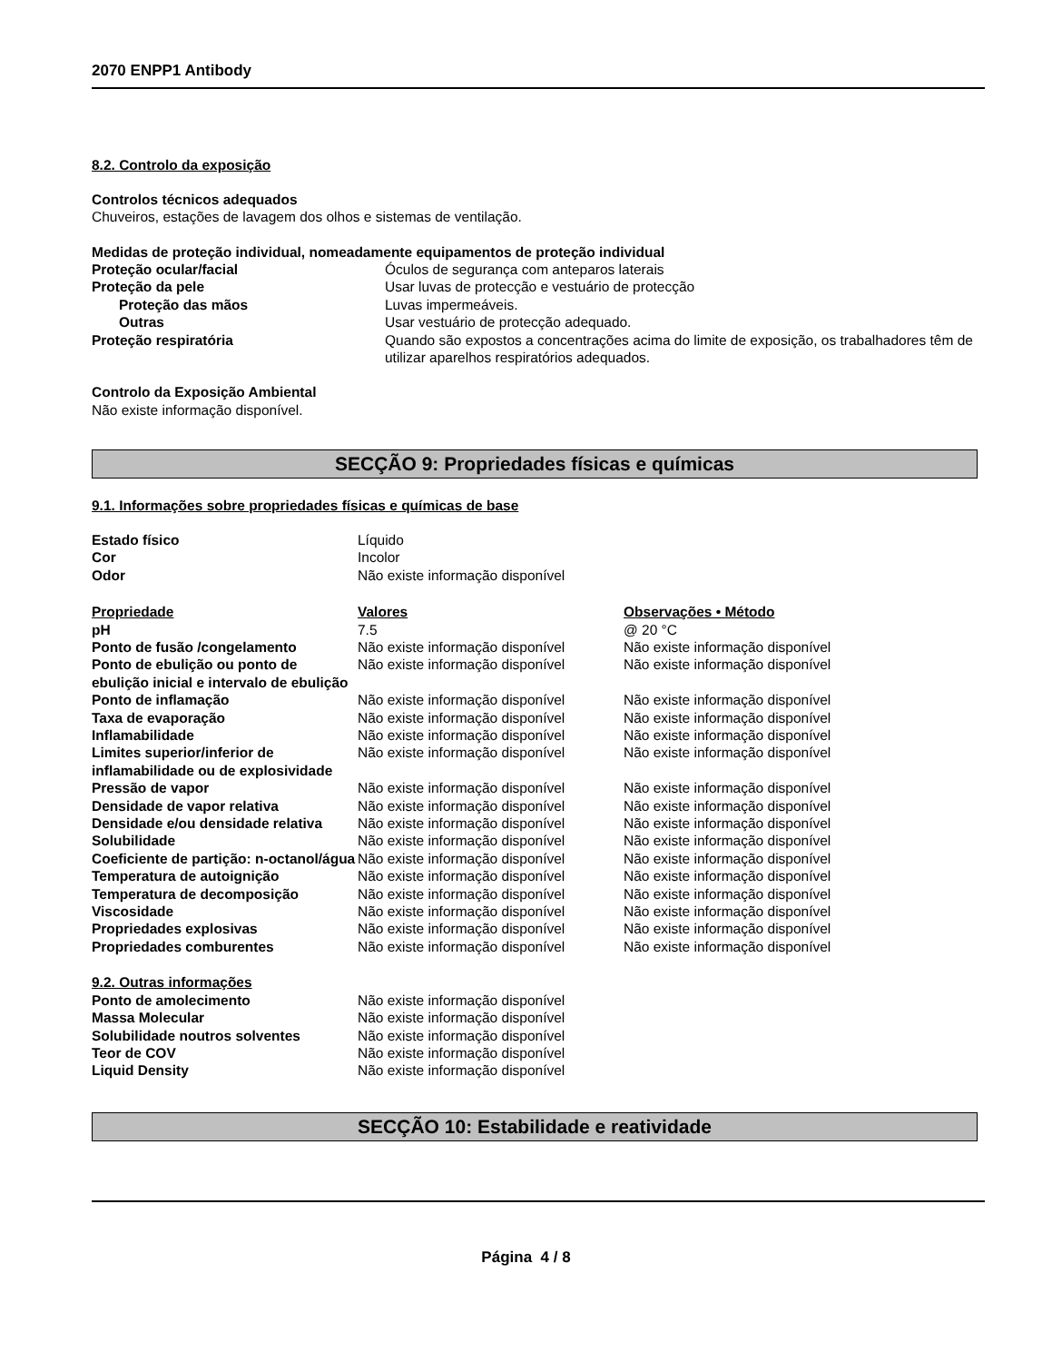2070 ENPP1 Antibody
8.2. Controlo da exposição
Controlos técnicos adequados
Chuveiros, estações de lavagem dos olhos e sistemas de ventilação.
Medidas de proteção individual, nomeadamente equipamentos de proteção individual
| Proteção ocular/facial | Óculos de segurança com anteparos laterais |
| Proteção da pele | Usar luvas de protecção e vestuário de protecção |
| Proteção das mãos | Luvas impermeáveis. |
| Outras | Usar vestuário de protecção adequado. |
| Proteção respiratória | Quando são expostos a concentrações acima do limite de exposição, os trabalhadores têm de utilizar aparelhos respiratórios adequados. |
Controlo da Exposição Ambiental
Não existe informação disponível.
SECÇÃO 9: Propriedades físicas e químicas
9.1. Informações sobre propriedades físicas e químicas de base
| Estado físico | Líquido |
| Cor | Incolor |
| Odor | Não existe informação disponível |
| Propriedade | Valores | Observações • Método |
| pH | 7.5 | @ 20 °C |
| Ponto de fusão /congelamento | Não existe informação disponível | Não existe informação disponível |
| Ponto de ebulição ou ponto de ebulição inicial e intervalo de ebulição | Não existe informação disponível | Não existe informação disponível |
| Ponto de inflamação | Não existe informação disponível | Não existe informação disponível |
| Taxa de evaporação | Não existe informação disponível | Não existe informação disponível |
| Inflamabilidade | Não existe informação disponível | Não existe informação disponível |
| Limites superior/inferior de inflamabilidade ou de explosividade | Não existe informação disponível | Não existe informação disponível |
| Pressão de vapor | Não existe informação disponível | Não existe informação disponível |
| Densidade de vapor relativa | Não existe informação disponível | Não existe informação disponível |
| Densidade e/ou densidade relativa | Não existe informação disponível | Não existe informação disponível |
| Solubilidade | Não existe informação disponível | Não existe informação disponível |
| Coeficiente de partição: n-octanol/água | Não existe informação disponível | Não existe informação disponível |
| Temperatura de autoignição | Não existe informação disponível | Não existe informação disponível |
| Temperatura de decomposição | Não existe informação disponível | Não existe informação disponível |
| Viscosidade | Não existe informação disponível | Não existe informação disponível |
| Propriedades explosivas | Não existe informação disponível | Não existe informação disponível |
| Propriedades comburentes | Não existe informação disponível | Não existe informação disponível |
9.2. Outras informações
| Ponto de amolecimento | Não existe informação disponível |
| Massa Molecular | Não existe informação disponível |
| Solubilidade noutros solventes | Não existe informação disponível |
| Teor de COV | Não existe informação disponível |
| Liquid Density | Não existe informação disponível |
SECÇÃO 10: Estabilidade e reatividade
Página 4 / 8